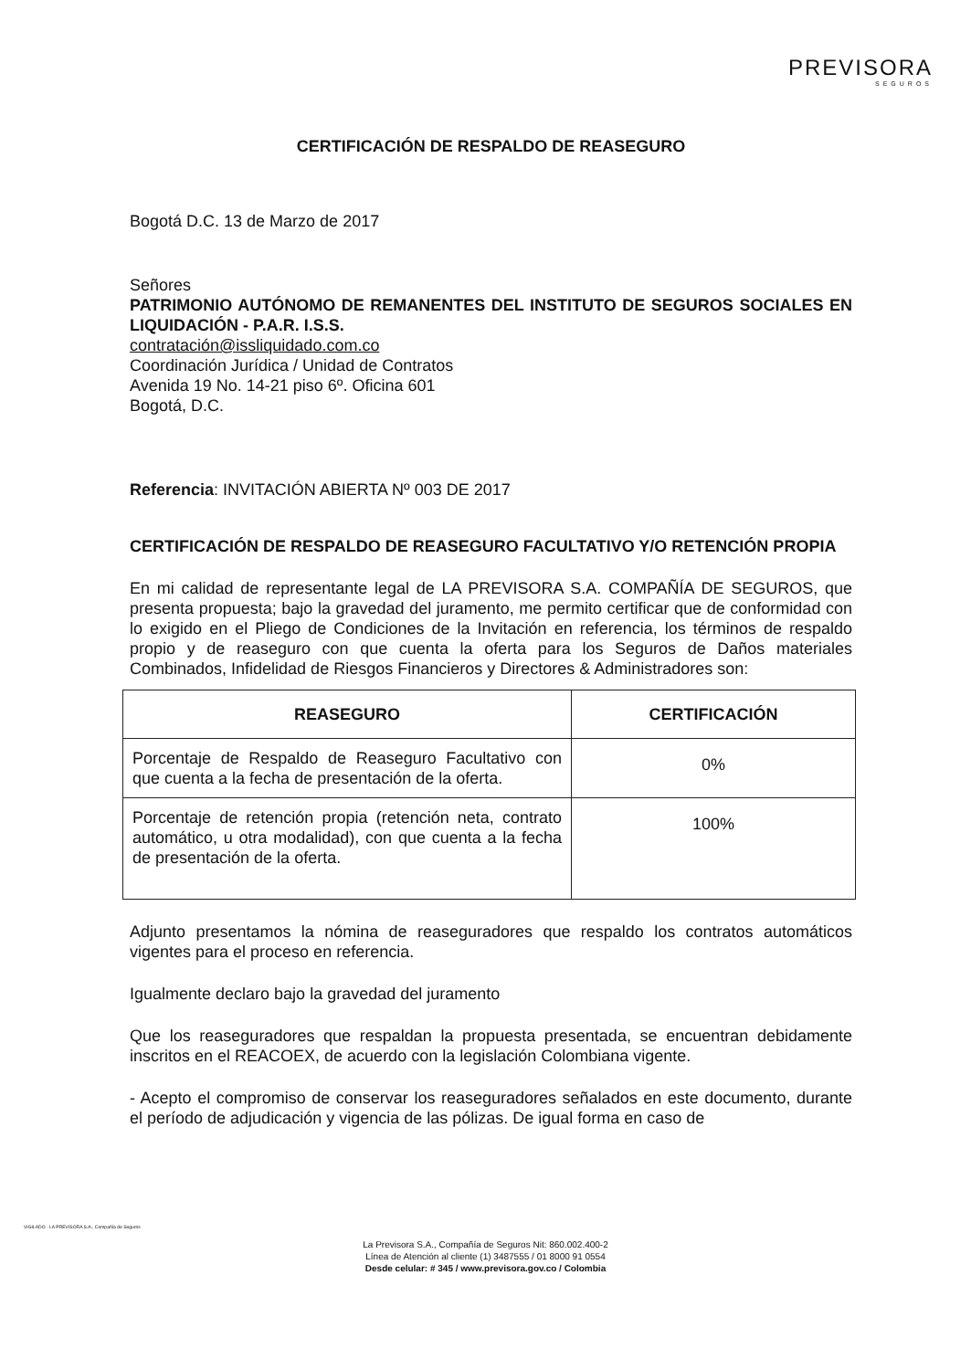PREVISORA
SEGUROS
CERTIFICACIÓN DE RESPALDO DE REASEGURO
Bogotá D.C. 13 de Marzo de 2017
Señores
PATRIMONIO AUTÓNOMO DE REMANENTES DEL INSTITUTO DE SEGUROS SOCIALES EN LIQUIDACIÓN - P.A.R. I.S.S.
contratación@issliquidado.com.co
Coordinación Jurídica / Unidad de Contratos
Avenida 19 No. 14-21 piso 6º. Oficina 601
Bogotá, D.C.
Referencia: INVITACIÓN ABIERTA Nº 003 DE 2017
CERTIFICACIÓN DE RESPALDO DE REASEGURO FACULTATIVO Y/O RETENCIÓN PROPIA
En mi calidad de representante legal de LA PREVISORA S.A. COMPAÑÍA DE SEGUROS, que presenta propuesta; bajo la gravedad del juramento, me permito certificar que de conformidad con lo exigido en el Pliego de Condiciones de la Invitación en referencia, los términos de respaldo propio y de reaseguro con que cuenta la oferta para los Seguros de Daños materiales Combinados, Infidelidad de Riesgos Financieros y Directores & Administradores son:
| REASEGURO | CERTIFICACIÓN |
| --- | --- |
| Porcentaje de Respaldo de Reaseguro Facultativo con que cuenta a la fecha de presentación de la oferta. | 0% |
| Porcentaje de retención propia (retención neta, contrato automático, u otra modalidad), con que cuenta a la fecha de presentación de la oferta. | 100% |
Adjunto presentamos la nómina de reaseguradores que respaldo los contratos automáticos vigentes para el proceso en referencia.
Igualmente declaro bajo la gravedad del juramento
Que los reaseguradores que respaldan la propuesta presentada, se encuentran debidamente inscritos en el REACOEX, de acuerdo con la legislación Colombiana vigente.
- Acepto el compromiso de conservar los reaseguradores señalados en este documento, durante el período de adjudicación y vigencia de las pólizas. De igual forma en caso de
VIGILADO · LA PREVISORA S.A., Compañía de Seguros
La Previsora S.A., Compañía de Seguros Nit: 860.002.400-2
Línea de Atención al cliente (1) 3487555 / 01 8000 91 0554
Desde celular: # 345 / www.previsora.gov.co / Colombia